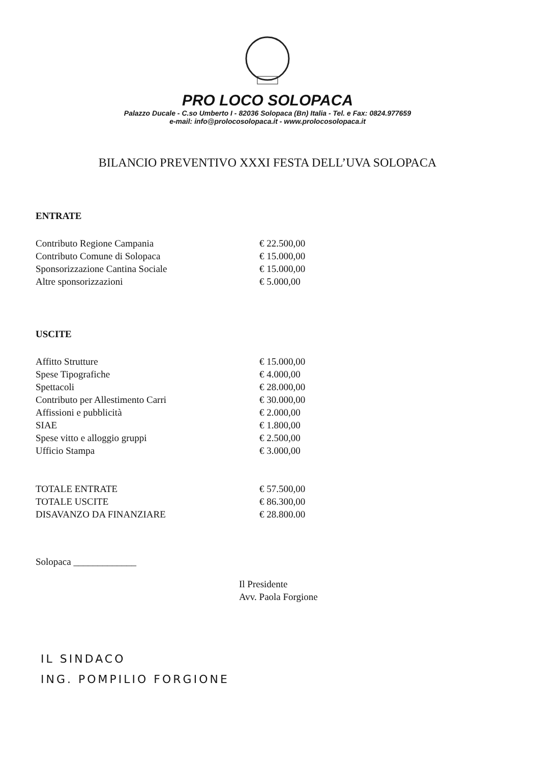PRO LOCO SOLOPACA
Palazzo Ducale - C.so Umberto I - 82036 Solopaca (Bn) Italia - Tel. e Fax: 0824.977659
e-mail: info@prolocosolopaca.it - www.prolocosolopaca.it
BILANCIO PREVENTIVO XXXI FESTA DELL’UVA SOLOPACA
ENTRATE
| Contributo Regione Campania | € 22.500,00 |
| Contributo Comune di Solopaca | € 15.000,00 |
| Sponsorizzazione Cantina Sociale | € 15.000,00 |
| Altre sponsorizzazioni | € 5.000,00 |
USCITE
| Affitto Strutture | € 15.000,00 |
| Spese Tipografiche | € 4.000,00 |
| Spettacoli | € 28.000,00 |
| Contributo per Allestimento Carri | € 30.000,00 |
| Affissioni e pubblicità | € 2.000,00 |
| SIAE | € 1.800,00 |
| Spese vitto e alloggio gruppi | € 2.500,00 |
| Ufficio Stampa | € 3.000,00 |
| TOTALE ENTRATE | € 57.500,00 |
| TOTALE USCITE | € 86.300,00 |
| DISAVANZO DA FINANZIARE | € 28.800.00 |
Solopaca _____________
Il Presidente
Avv. Paola Forgione
IL SINDACO
ING. POMPILIO FORGIONE